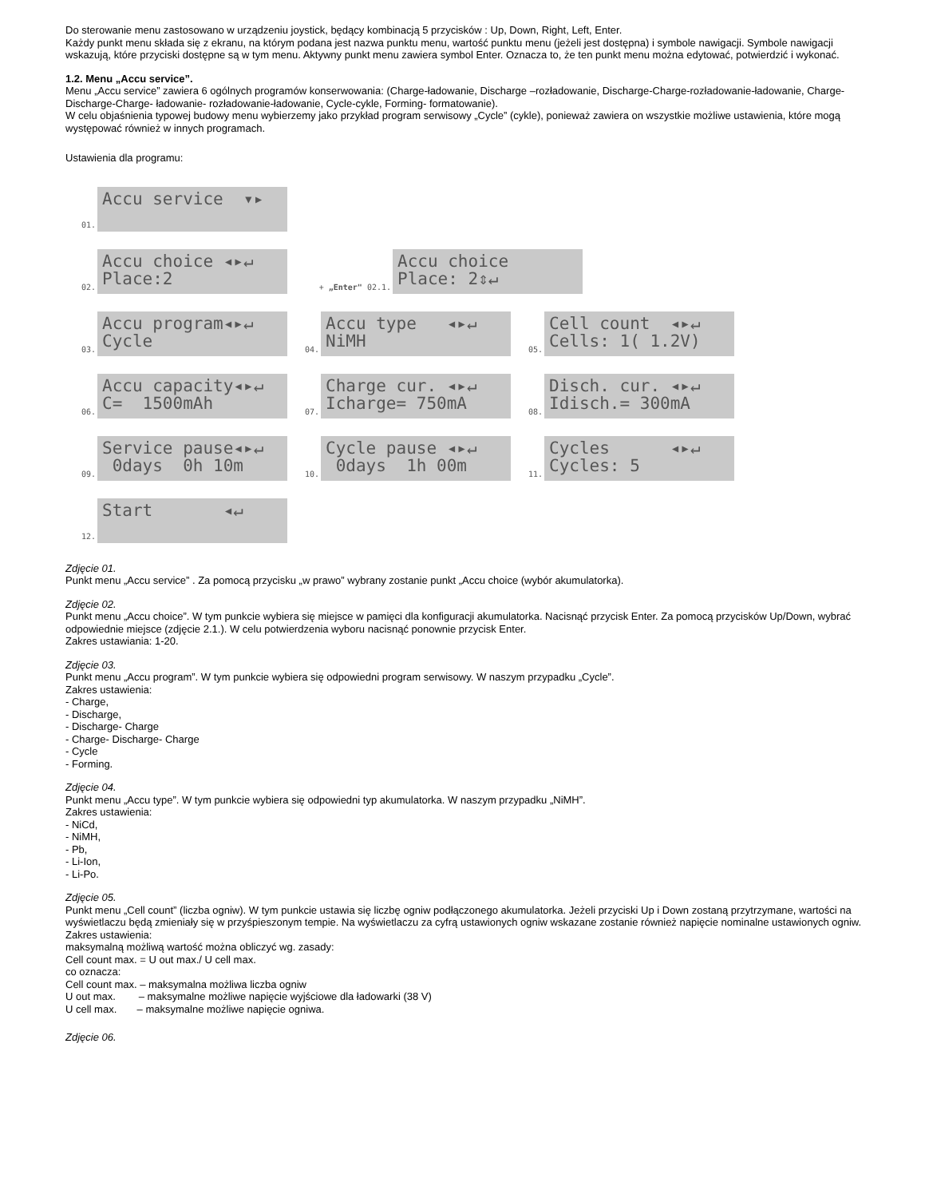Do sterowanie menu zastosowano w urządzeniu joystick, będący kombinacją 5 przycisków : Up, Down, Right, Left, Enter.
Każdy punkt menu składa się z ekranu, na którym podana jest nazwa punktu menu, wartość punktu menu (jeżeli jest dostępna) i symbole nawigacji. Symbole nawigacji wskazują, które przyciski dostępne są w tym menu. Aktywny punkt menu zawiera symbol Enter. Oznacza to, że ten punkt menu można edytować, potwierdzić i wykonać.
1.2. Menu „Accu service”.
Menu „Accu service” zawiera 6 ogólnych programów konserwowania: (Charge-ładowanie, Discharge –rozładowanie, Discharge-Charge-rozładowanie-ładowanie, Charge-Discharge-Charge- ładowanie- rozładowanie-ładowanie, Cycle-cykle, Forming- formatowanie).
W celu objaśnienia typowej budowy menu wybierzemy jako przykład program serwisowy „Cycle” (cykle), ponieważ zawiera on wszystkie możliwe ustawienia, które mogą występować również w innych programach.
Ustawienia dla programu:
01.
Accu service ▾▸
02.
Accu choice ◂▸↵ Place:2
+ „Enter" 02.1.
Accu choice Place: 2⇕↵
03.
Accu program◂▸↵ Cycle
04.
Accu type ◂▸↵ NiMH
05.
Cell count ◂▸↵ Cells: 1( 1.2V)
06.
Accu capacity◂▸↵ C= 1500mAh
07.
Charge cur. ◂▸↵ Icharge= 750mA
08.
Disch. cur. ◂▸↵ Idisch.= 300mA
09.
Service pause◂▸↵ 0days 0h 10m
10.
Cycle pause ◂▸↵ 0days 1h 00m
11.
Cycles ◂▸↵ Cycles: 5
12.
Start ◂↵
Zdjęcie 01.
Punkt menu „Accu service” . Za pomocą przycisku „w prawo” wybrany zostanie punkt „Accu choice (wybór akumulatorka).
Zdjęcie 02.
Punkt menu „Accu choice”. W tym punkcie wybiera się miejsce w pamięci dla konfiguracji akumulatorka. Nacisnąć przycisk Enter. Za pomocą przycisków Up/Down, wybrać odpowiednie miejsce (zdjęcie 2.1.). W celu potwierdzenia wyboru nacisnąć ponownie przycisk Enter.
Zakres ustawiania: 1-20.
Zdjęcie 03.
Punkt menu „Accu program”. W tym punkcie wybiera się odpowiedni program serwisowy. W naszym przypadku „Cycle”.
Zakres ustawienia:
- Charge,
- Discharge,
- Discharge- Charge
- Charge- Discharge- Charge
- Cycle
- Forming.
Zdjęcie 04.
Punkt menu „Accu type”. W tym punkcie wybiera się odpowiedni typ akumulatorka. W naszym przypadku „NiMH”.
Zakres ustawienia:
- NiCd,
- NiMH,
- Pb,
- Li-Ion,
- Li-Po.
Zdjęcie 05.
Punkt menu „Cell count” (liczba ogniw). W tym punkcie ustawia się liczbę ogniw podłączonego akumulatorka. Jeżeli przyciski Up i Down zostaną przytrzymane, wartości na wyświetlaczu będą zmieniały się w przyśpieszonym tempie. Na wyświetlaczu za cyfrą ustawionych ogniw wskazane zostanie również napięcie nominalne ustawionych ogniw. Zakres ustawienia:
maksymalną możliwą wartość można obliczyć wg. zasady:
Cell count max. = U out max./ U cell max.
co oznacza:
Cell count max. – maksymalna możliwa liczba ogniw
U out max. – maksymalne możliwe napięcie wyjściowe dla ładowarki (38 V)
U cell max. – maksymalne możliwe napięcie ogniwa.
Zdjęcie 06.